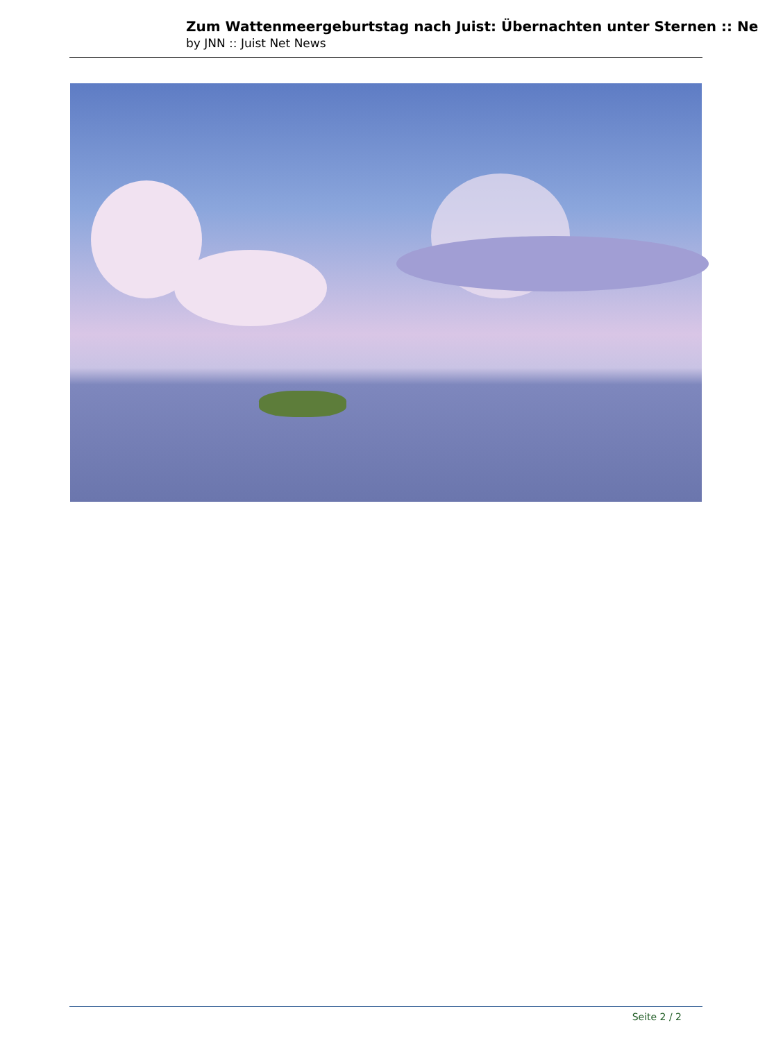Zum Wattenmeergeburtstag nach Juist: Übernachten unter Sternen :: Ne
by JNN :: Juist Net News
Seite 2 / 2